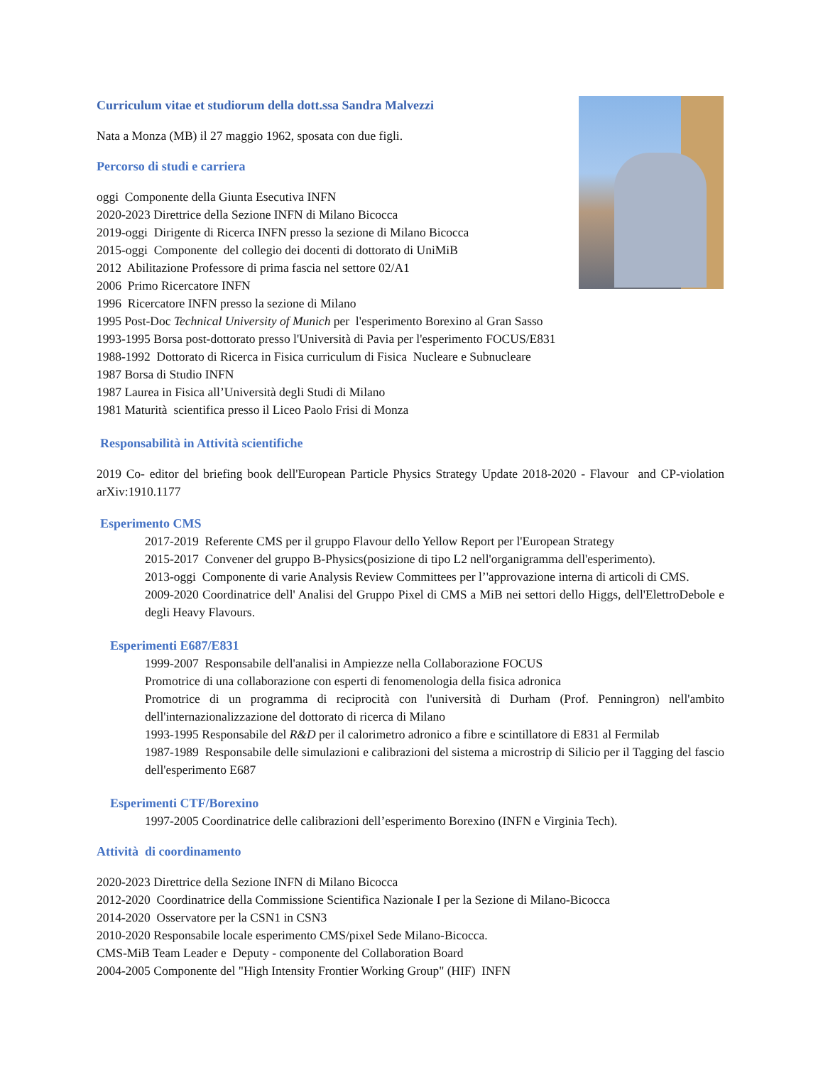Curriculum vitae et studiorum della dott.ssa Sandra Malvezzi
Nata a Monza (MB) il 27 maggio 1962, sposata con due figli.
Percorso di studi e carriera
oggi Componente della Giunta Esecutiva INFN
2020-2023 Direttrice della Sezione INFN di Milano Bicocca
2019-oggi Dirigente di Ricerca INFN presso la sezione di Milano Bicocca
2015-oggi Componente del collegio dei docenti di dottorato di UniMiB
2012 Abilitazione Professore di prima fascia nel settore 02/A1
2006 Primo Ricercatore INFN
1996 Ricercatore INFN presso la sezione di Milano
1995 Post-Doc Technical University of Munich per l'esperimento Borexino al Gran Sasso
1993-1995 Borsa post-dottorato presso l'Università di Pavia per l'esperimento FOCUS/E831
1988-1992 Dottorato di Ricerca in Fisica curriculum di Fisica Nucleare e Subnucleare
1987 Borsa di Studio INFN
1987 Laurea in Fisica all’Università degli Studi di Milano
1981 Maturità scientifica presso il Liceo Paolo Frisi di Monza
Responsabilità in Attività scientifiche
2019 Co- editor del briefing book dell'European Particle Physics Strategy Update 2018-2020 - Flavour and CP-violation arXiv:1910.1177
Esperimento CMS
2017-2019 Referente CMS per il gruppo Flavour dello Yellow Report per l'European Strategy
2015-2017 Convener del gruppo B-Physics(posizione di tipo L2 nell'organigramma dell'esperimento).
2013-oggi Componente di varie Analysis Review Committees per l’'approvazione interna di articoli di CMS.
2009-2020 Coordinatrice dell' Analisi del Gruppo Pixel di CMS a MiB nei settori dello Higgs, dell'ElettroDebole e degli Heavy Flavours.
Esperimenti E687/E831
1999-2007 Responsabile dell'analisi in Ampiezze nella Collaborazione FOCUS
Promotrice di una collaborazione con esperti di fenomenologia della fisica adronica
Promotrice di un programma di reciprocità con l'università di Durham (Prof. Penningron) nell'ambito dell'internazionalizzazione del dottorato di ricerca di Milano
1993-1995 Responsabile del R&D per il calorimetro adronico a fibre e scintillatore di E831 al Fermilab
1987-1989 Responsabile delle simulazioni e calibrazioni del sistema a microstrip di Silicio per il Tagging del fascio dell'esperimento E687
Esperimenti CTF/Borexino
1997-2005 Coordinatrice delle calibrazioni dell’esperimento Borexino (INFN e Virginia Tech).
Attività di coordinamento
2020-2023 Direttrice della Sezione INFN di Milano Bicocca
2012-2020 Coordinatrice della Commissione Scientifica Nazionale I per la Sezione di Milano-Bicocca
2014-2020 Osservatore per la CSN1 in CSN3
2010-2020 Responsabile locale esperimento CMS/pixel Sede Milano-Bicocca.
CMS-MiB Team Leader e Deputy - componente del Collaboration Board
2004-2005 Componente del "High Intensity Frontier Working Group" (HIF) INFN